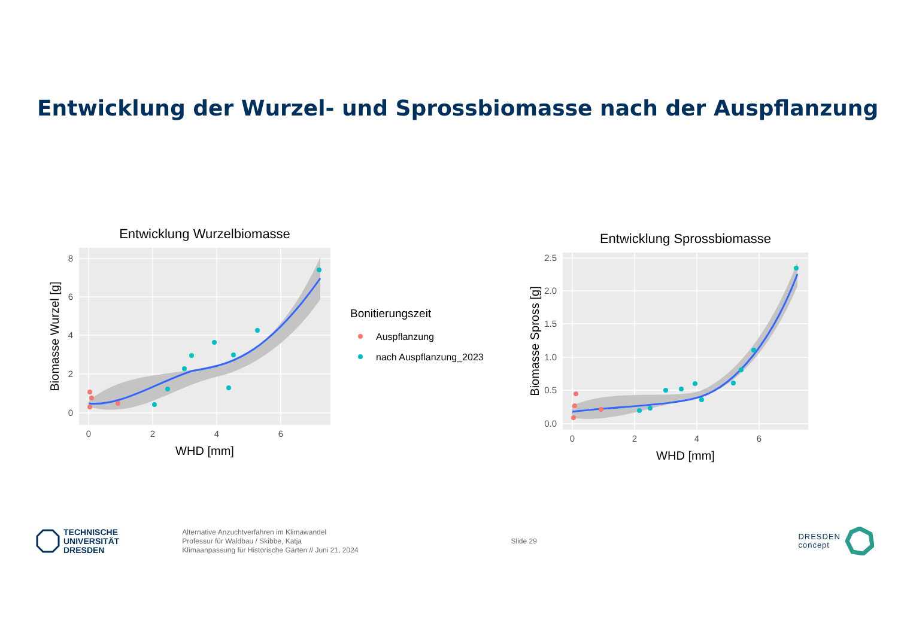Entwicklung der Wurzel- und Sprossbiomasse nach der Auspflanzung
Entwicklung Wurzelbiomasse
0
2
4
6
8
0
2
4
6
WHD [mm]
Biomasse Wurzel [g]
Bonitierungszeit
Auspflanzung
nach Auspflanzung_2023
Entwicklung Sprossbiomasse
0.0
0.5
1.0
1.5
2.0
2.5
0
2
4
6
WHD [mm]
Biomasse Spross [g]
TECHNISCHE
UNIVERSITÄT
DRESDEN
Alternative Anzuchtverfahren im Klimawandel
Professur für Waldbau / Skibbe, Katja
Klimaanpassung für Historische Gärten // Juni 21, 2024
Slide 29
DRESDEN
concept